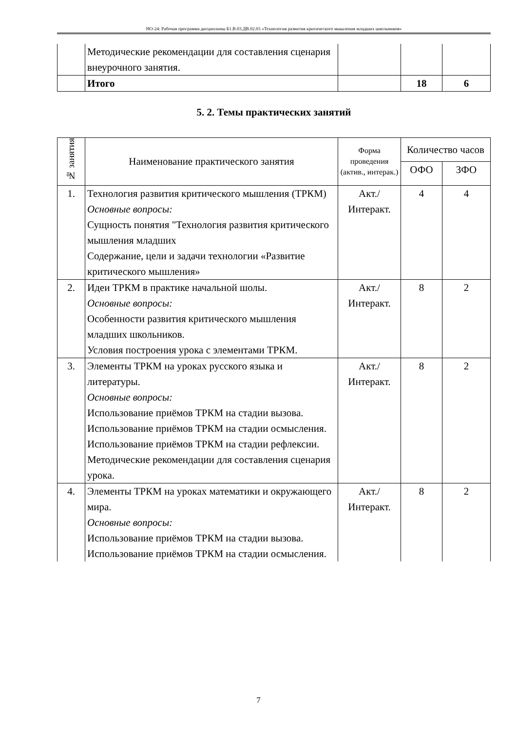НО-24: Рабочая программа дисциплины Б1.В.03.ДВ.02.03 «Технология развития критического мышления младших школьников»
| | Методические рекомендации для составления сценария внеурочного занятия. | | | |
| | Итого | | 18 | 6 |
5. 2. Темы практических занятий
| № занятия | Наименование практического занятия | Форма проведения (актив., интерак.) | Количество часов | |
| --- | --- | --- | --- | --- |
| | | | ОФО | ЗФО |
| 1. | Технология развития критического мышления (ТРКМ) Основные вопросы: Сущность понятия "Технология развития критического мышления младших Содержание, цели и задачи технологии «Развитие критического мышления» | Акт./ Интеракт. | 4 | 4 |
| 2. | Идеи ТРКМ в практике начальной шолы. Основные вопросы: Особенности развития критического мышления младших школьников. Условия построения урока с элементами ТРКМ. | Акт./ Интеракт. | 8 | 2 |
| 3. | Элементы ТРКМ на уроках русского языка и литературы. Основные вопросы: Использование приёмов ТРКМ на стадии вызова. Использование приёмов ТРКМ на стадии осмысления. Использование приёмов ТРКМ на стадии рефлексии. Методические рекомендации для составления сценария урока. | Акт./ Интеракт. | 8 | 2 |
| 4. | Элементы ТРКМ на уроках математики и окружающего мира. Основные вопросы: Использование приёмов ТРКМ на стадии вызова. Использование приёмов ТРКМ на стадии осмысления. | Акт./ Интеракт. | 8 | 2 |
7